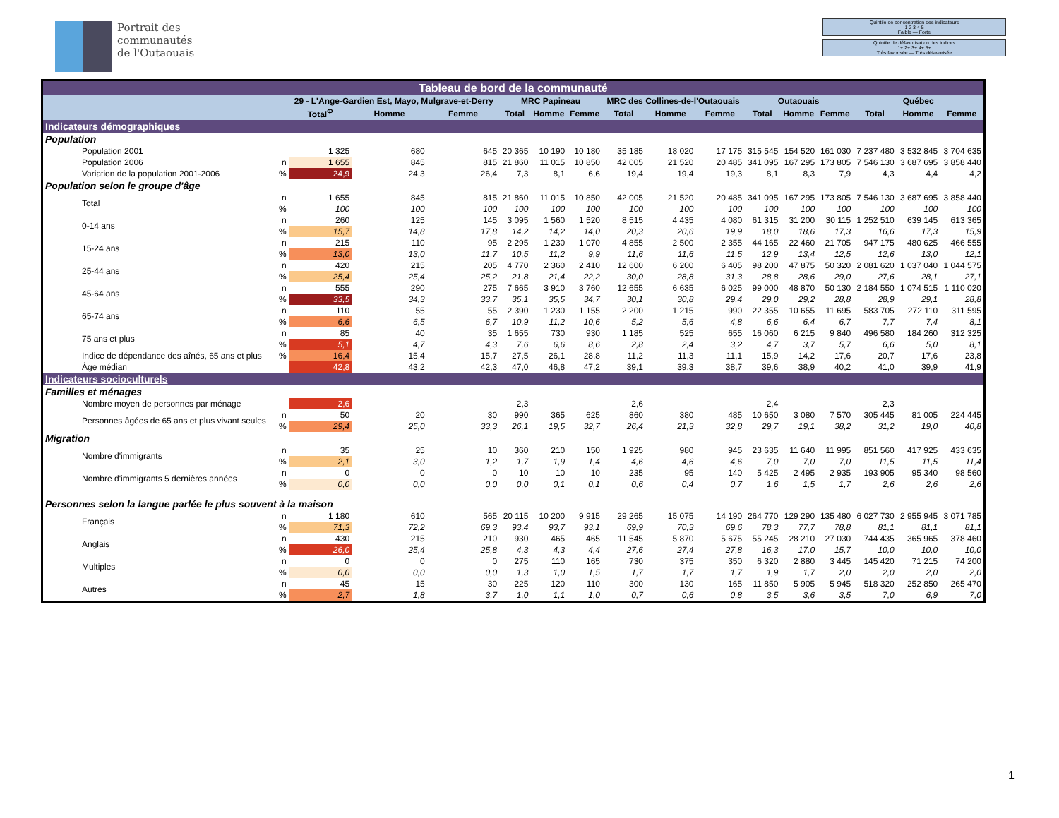Portrait des
communautés
de l'Outaouais
Quintile de concentration des indicateurs
1 2 3 4 5
Faible — Forte
Quintile de défavorisation des indices
1+ 2+ 3+ 4+ 5+
Très favorisée — Très défavorisée
| Tableau de bord de la communauté | | | | | | | | | | | | | | | | |
| | | 29 - L'Ange-Gardien Est, Mayo, Mulgrave-et-Derry | | | MRC Papineau | | | MRC des Collines-de-l'Outaouais | | | Outaouais | | | Québec | | |
| | | Total<sup>Φ</sup> | Homme | Femme | Total | Homme | Femme | Total | Homme | Femme | Total | Homme | Femme | Total | Homme | Femme |
| Indicateurs démographiques | | | | | | | | | | | | | | | | |
| Population | | | | | | | | | | | | | | | | |
| Population 2001 | | 1 325 | 680 | 645 | 20 365 | 10 190 | 10 180 | 35 185 | 18 020 | 17 175 | 315 545 | 154 520 | 161 030 | 7 237 480 | 3 532 845 | 3 704 635 |
| Population 2006 | n | 1 655 | 845 | 815 | 21 860 | 11 015 | 10 850 | 42 005 | 21 520 | 20 485 | 341 095 | 167 295 | 173 805 | 7 546 130 | 3 687 695 | 3 858 440 |
| Variation de la population 2001-2006 | % | 24,9 | 24,3 | 26,4 | 7,3 | 8,1 | 6,6 | 19,4 | 19,4 | 19,3 | 8,1 | 8,3 | 7,9 | 4,3 | 4,4 | 4,2 |
| Population selon le groupe d'âge | | | | | | | | | | | | | | | | |
| Total | n | 1 655 | 845 | 815 | 21 860 | 11 015 | 10 850 | 42 005 | 21 520 | 20 485 | 341 095 | 167 295 | 173 805 | 7 546 130 | 3 687 695 | 3 858 440 |
| | % | 100 | 100 | 100 | 100 | 100 | 100 | 100 | 100 | 100 | 100 | 100 | 100 | 100 | 100 | 100 |
| 0-14 ans | n | 260 | 125 | 145 | 3 095 | 1 560 | 1 520 | 8 515 | 4 435 | 4 080 | 61 315 | 31 200 | 30 115 | 1 252 510 | 639 145 | 613 365 |
| | % | 15,7 | 14,8 | 17,8 | 14,2 | 14,2 | 14,0 | 20,3 | 20,6 | 19,9 | 18,0 | 18,6 | 17,3 | 16,6 | 17,3 | 15,9 |
| 15-24 ans | n | 215 | 110 | 95 | 2 295 | 1 230 | 1 070 | 4 855 | 2 500 | 2 355 | 44 165 | 22 460 | 21 705 | 947 175 | 480 625 | 466 555 |
| | % | 13,0 | 13,0 | 11,7 | 10,5 | 11,2 | 9,9 | 11,6 | 11,6 | 11,5 | 12,9 | 13,4 | 12,5 | 12,6 | 13,0 | 12,1 |
| 25-44 ans | n | 420 | 215 | 205 | 4 770 | 2 360 | 2 410 | 12 600 | 6 200 | 6 405 | 98 200 | 47 875 | 50 320 | 2 081 620 | 1 037 040 | 1 044 575 |
| | % | 25,4 | 25,4 | 25,2 | 21,8 | 21,4 | 22,2 | 30,0 | 28,8 | 31,3 | 28,8 | 28,6 | 29,0 | 27,6 | 28,1 | 27,1 |
| 45-64 ans | n | 555 | 290 | 275 | 7 665 | 3 910 | 3 760 | 12 655 | 6 635 | 6 025 | 99 000 | 48 870 | 50 130 | 2 184 550 | 1 074 515 | 1 110 020 |
| | % | 33,5 | 34,3 | 33,7 | 35,1 | 35,5 | 34,7 | 30,1 | 30,8 | 29,4 | 29,0 | 29,2 | 28,8 | 28,9 | 29,1 | 28,8 |
| 65-74 ans | n | 110 | 55 | 55 | 2 390 | 1 230 | 1 155 | 2 200 | 1 215 | 990 | 22 355 | 10 655 | 11 695 | 583 705 | 272 110 | 311 595 |
| | % | 6,6 | 6,5 | 6,7 | 10,9 | 11,2 | 10,6 | 5,2 | 5,6 | 4,8 | 6,6 | 6,4 | 6,7 | 7,7 | 7,4 | 8,1 |
| 75 ans et plus | n | 85 | 40 | 35 | 1 655 | 730 | 930 | 1 185 | 525 | 655 | 16 060 | 6 215 | 9 840 | 496 580 | 184 260 | 312 325 |
| | % | 5,1 | 4,7 | 4,3 | 7,6 | 6,6 | 8,6 | 2,8 | 2,4 | 3,2 | 4,7 | 3,7 | 5,7 | 6,6 | 5,0 | 8,1 |
| Indice de dépendance des aînés, 65 ans et plus | % | 16,4 | 15,4 | 15,7 | 27,5 | 26,1 | 28,8 | 11,2 | 11,3 | 11,1 | 15,9 | 14,2 | 17,6 | 20,7 | 17,6 | 23,8 |
| Âge médian | | 42,8 | 43,2 | 42,3 | 47,0 | 46,8 | 47,2 | 39,1 | 39,3 | 38,7 | 39,6 | 38,9 | 40,2 | 41,0 | 39,9 | 41,9 |
| Indicateurs socioculturels | | | | | | | | | | | | | | | | |
| Familles et ménages | | | | | | | | | | | | | | | | |
| Nombre moyen de personnes par ménage | | 2,6 | | | 2,3 | | | 2,6 | | | 2,4 | | | 2,3 | | |
| Personnes âgées de 65 ans et plus vivant seules | n | 50 | 20 | 30 | 990 | 365 | 625 | 860 | 380 | 485 | 10 650 | 3 080 | 7 570 | 305 445 | 81 005 | 224 445 |
| | % | 29,4 | 25,0 | 33,3 | 26,1 | 19,5 | 32,7 | 26,4 | 21,3 | 32,8 | 29,7 | 19,1 | 38,2 | 31,2 | 19,0 | 40,8 |
| Migration | | | | | | | | | | | | | | | | |
| Nombre d'immigrants | n | 35 | 25 | 10 | 360 | 210 | 150 | 1 925 | 980 | 945 | 23 635 | 11 640 | 11 995 | 851 560 | 417 925 | 433 635 |
| | % | 2,1 | 3,0 | 1,2 | 1,7 | 1,9 | 1,4 | 4,6 | 4,6 | 4,6 | 7,0 | 7,0 | 7,0 | 11,5 | 11,5 | 11,4 |
| Nombre d'immigrants 5 dernières années | n | 0 | 0 | 0 | 10 | 10 | 10 | 235 | 95 | 140 | 5 425 | 2 495 | 2 935 | 193 905 | 95 340 | 98 560 |
| | % | 0,0 | 0,0 | 0,0 | 0,0 | 0,1 | 0,1 | 0,6 | 0,4 | 0,7 | 1,6 | 1,5 | 1,7 | 2,6 | 2,6 | 2,6 |
| Personnes selon la langue parlée le plus souvent à la maison | | | | | | | | | | | | | | | | |
| Français | n | 1 180 | 610 | 565 | 20 115 | 10 200 | 9 915 | 29 265 | 15 075 | 14 190 | 264 770 | 129 290 | 135 480 | 6 027 730 | 2 955 945 | 3 071 785 |
| | % | 71,3 | 72,2 | 69,3 | 93,4 | 93,7 | 93,1 | 69,9 | 70,3 | 69,6 | 78,3 | 77,7 | 78,8 | 81,1 | 81,1 | 81,1 |
| Anglais | n | 430 | 215 | 210 | 930 | 465 | 465 | 11 545 | 5 870 | 5 675 | 55 245 | 28 210 | 27 030 | 744 435 | 365 965 | 378 460 |
| | % | 26,0 | 25,4 | 25,8 | 4,3 | 4,3 | 4,4 | 27,6 | 27,4 | 27,8 | 16,3 | 17,0 | 15,7 | 10,0 | 10,0 | 10,0 |
| Multiples | n | 0 | 0 | 0 | 275 | 110 | 165 | 730 | 375 | 350 | 6 320 | 2 880 | 3 445 | 145 420 | 71 215 | 74 200 |
| | % | 0,0 | 0,0 | 0,0 | 1,3 | 1,0 | 1,5 | 1,7 | 1,7 | 1,7 | 1,9 | 1,7 | 2,0 | 2,0 | 2,0 | 2,0 |
| Autres | n | 45 | 15 | 30 | 225 | 120 | 110 | 300 | 130 | 165 | 11 850 | 5 905 | 5 945 | 518 320 | 252 850 | 265 470 |
| | % | 2,7 | 1,8 | 3,7 | 1,0 | 1,1 | 1,0 | 0,7 | 0,6 | 0,8 | 3,5 | 3,6 | 3,5 | 7,0 | 6,9 | 7,0 |
1